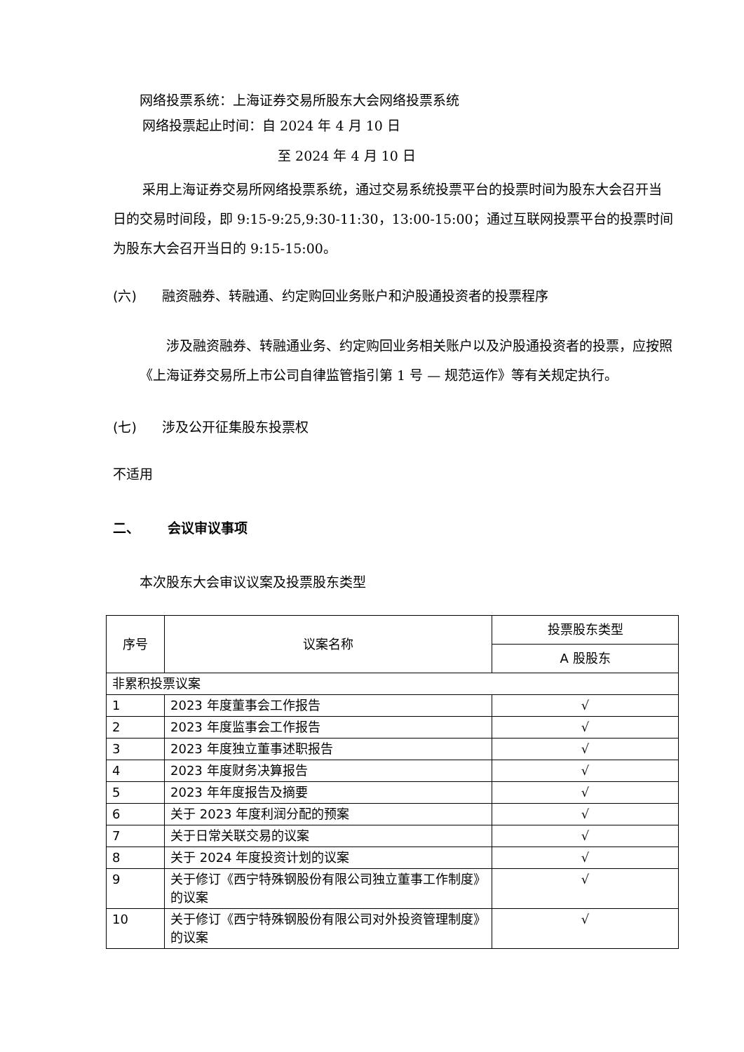网络投票系统：上海证券交易所股东大会网络投票系统
网络投票起止时间：自 2024 年 4 月 10 日
至 2024 年 4 月 10 日
采用上海证券交易所网络投票系统，通过交易系统投票平台的投票时间为股东大会召开当日的交易时间段，即 9:15-9:25,9:30-11:30，13:00-15:00；通过互联网投票平台的投票时间为股东大会召开当日的 9:15-15:00。
(六) 融资融券、转融通、约定购回业务账户和沪股通投资者的投票程序
涉及融资融券、转融通业务、约定购回业务相关账户以及沪股通投资者的投票，应按照《上海证券交易所上市公司自律监管指引第 1 号 — 规范运作》等有关规定执行。
(七) 涉及公开征集股东投票权
不适用
二、 会议审议事项
本次股东大会审议议案及投票股东类型
| 序号 | 议案名称 | 投票股东类型 |
| --- | --- | --- |
| | | A 股股东 |
| 非累积投票议案 | | |
| 1 | 2023 年度董事会工作报告 | √ |
| 2 | 2023 年度监事会工作报告 | √ |
| 3 | 2023 年度独立董事述职报告 | √ |
| 4 | 2023 年度财务决算报告 | √ |
| 5 | 2023 年年度报告及摘要 | √ |
| 6 | 关于 2023 年度利润分配的预案 | √ |
| 7 | 关于日常关联交易的议案 | √ |
| 8 | 关于 2024 年度投资计划的议案 | √ |
| 9 | 关于修订《西宁特殊钢股份有限公司独立董事工作制度》的议案 | √ |
| 10 | 关于修订《西宁特殊钢股份有限公司对外投资管理制度》的议案 | √ |